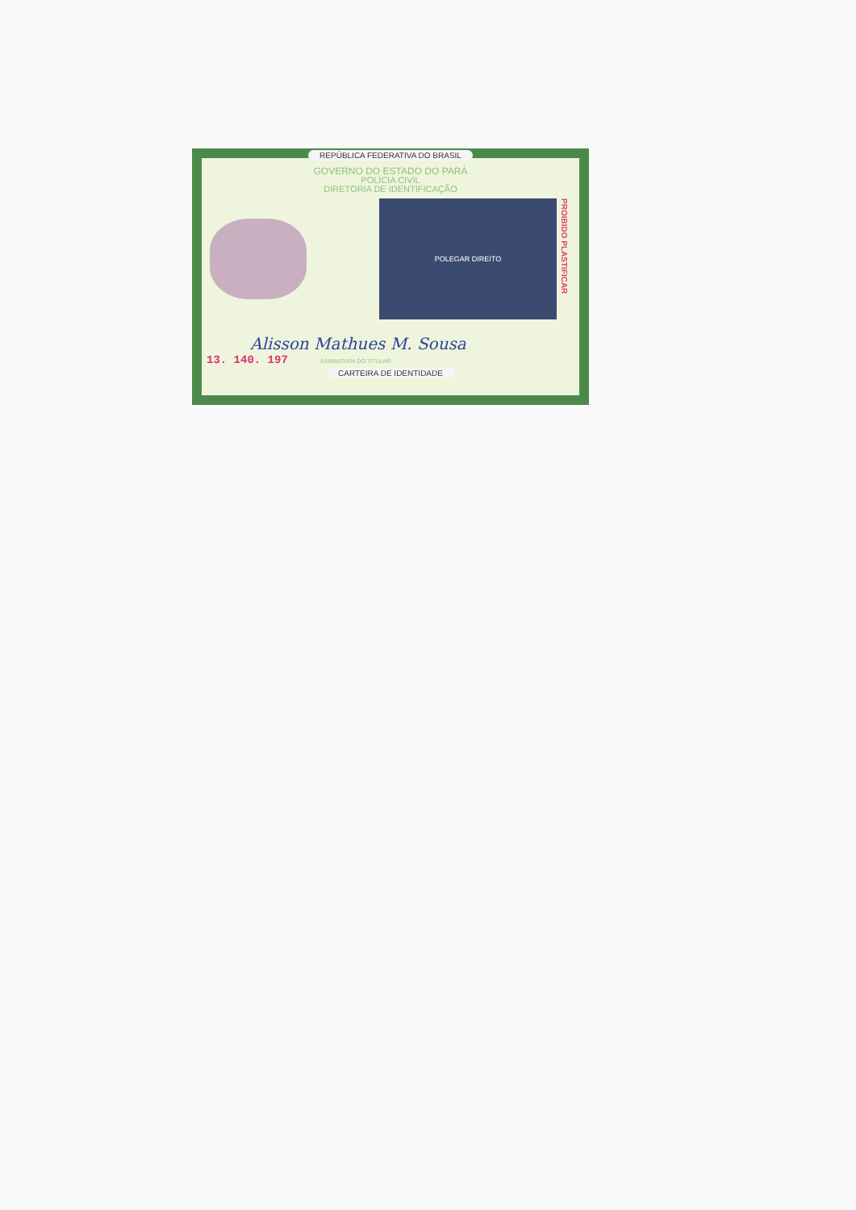REPÚBLICA FEDERATIVA DO BRASIL
GOVERNO DO ESTADO DO PARÁ
POLÍCIA CIVIL
DIRETORIA DE IDENTIFICAÇÃO
POLEGAR DIREITO
PROIBIDO PLASTIFICAR
Alisson Mathues M. Sousa
13. 140. 197 ASSINATURA DO TITULAR
CARTEIRA DE IDENTIDADE